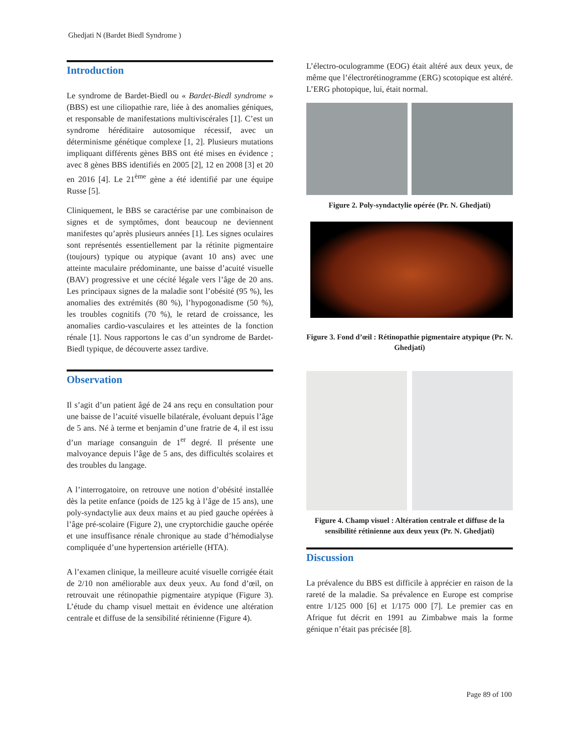Ghedjati N (Bardet Biedl Syndrome )
Introduction
Le syndrome de Bardet-Biedl ou « Bardet-Biedl syndrome » (BBS) est une ciliopathie rare, liée à des anomalies géniques, et responsable de manifestations multiviscérales [1]. C’est un syndrome héréditaire autosomique récessif, avec un déterminisme génétique complexe [1, 2]. Plusieurs mutations impliquant différents gènes BBS ont été mises en évidence ; avec 8 gènes BBS identifiés en 2005 [2], 12 en 2008 [3] et 20 en 2016 [4]. Le 21<sup>ème</sup> gène a été identifié par une équipe Russe [5].
Cliniquement, le BBS se caractérise par une combinaison de signes et de symptômes, dont beaucoup ne deviennent manifestes qu’après plusieurs années [1]. Les signes oculaires sont représentés essentiellement par la rétinite pigmentaire (toujours) typique ou atypique (avant 10 ans) avec une atteinte maculaire prédominante, une baisse d’acuité visuelle (BAV) progressive et une cécité légale vers l’âge de 20 ans. Les principaux signes de la maladie sont l’obésité (95 %), les anomalies des extrémités (80 %), l’hypogonadisme (50 %), les troubles cognitifs (70 %), le retard de croissance, les anomalies cardio-vasculaires et les atteintes de la fonction rénale [1]. Nous rapportons le cas d’un syndrome de Bardet-Biedl typique, de découverte assez tardive.
Observation
Il s’agit d’un patient âgé de 24 ans reçu en consultation pour une baisse de l’acuité visuelle bilatérale, évoluant depuis l’âge de 5 ans. Né à terme et benjamin d’une fratrie de 4, il est issu d’un mariage consanguin de 1<sup>er</sup> degré. Il présente une malvoyance depuis l’âge de 5 ans, des difficultés scolaires et des troubles du langage.
A l’interrogatoire, on retrouve une notion d’obésité installée dès la petite enfance (poids de 125 kg à l’âge de 15 ans), une poly-syndactylie aux deux mains et au pied gauche opérées à l’âge pré-scolaire (Figure 2), une cryptorchidie gauche opérée et une insuffisance rénale chronique au stade d’hémodialyse compliquée d’une hypertension artérielle (HTA).
A l’examen clinique, la meilleure acuité visuelle corrigée était de 2/10 non améliorable aux deux yeux. Au fond d’œil, on retrouvait une rétinopathie pigmentaire atypique (Figure 3). L’étude du champ visuel mettait en évidence une altération centrale et diffuse de la sensibilité rétinienne (Figure 4).
L’électro-oculogramme (EOG) était altéré aux deux yeux, de même que l’électrorétinogramme (ERG) scotopique est altéré. L’ERG photopique, lui, était normal.
Figure 2. Poly-syndactylie opérée (Pr. N. Ghedjati)
Figure 3. Fond d’œil : Rétinopathie pigmentaire atypique (Pr. N. Ghedjati)
Figure 4. Champ visuel : Altération centrale et diffuse de la sensibilité rétinienne aux deux yeux (Pr. N. Ghedjati)
Discussion
La prévalence du BBS est difficile à apprécier en raison de la rareté de la maladie. Sa prévalence en Europe est comprise entre 1/125 000 [6] et 1/175 000 [7]. Le premier cas en Afrique fut décrit en 1991 au Zimbabwe mais la forme génique n’était pas précisée [8].
Page 89 of 100